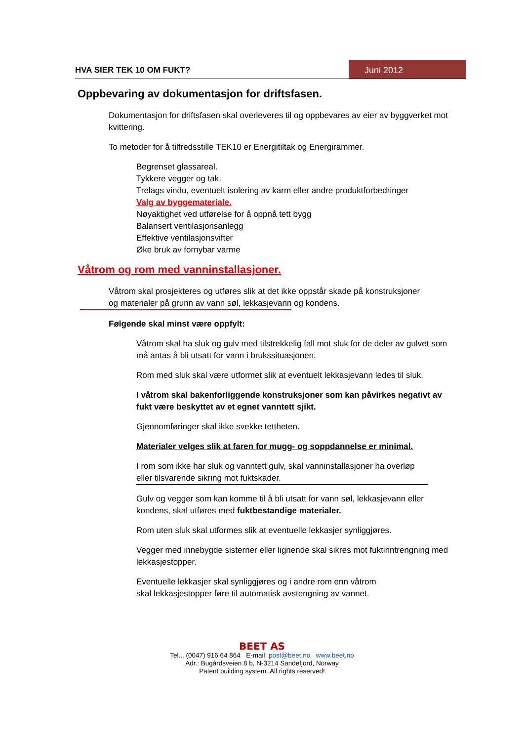HVA SIER TEK 10 OM FUKT? Juni 2012
Oppbevaring av dokumentasjon for driftsfasen.
Dokumentasjon for driftsfasen skal overleveres til og oppbevares av eier av byggverket mot kvittering.
To metoder for å tilfredsstille TEK10 er Energitiltak og Energirammer.
Begrenset glassareal.
Tykkere vegger og tak.
Trelags vindu, eventuelt isolering av karm eller andre produktforbedringer
Valg av byggemateriale.
Nøyaktighet ved utførelse for å oppnå tett bygg
Balansert ventilasjonsanlegg
Effektive ventilasjonsvifter
Øke bruk av fornybar varme
Våtrom og rom med vanninstallasjoner.
Våtrom skal prosjekteres og utføres slik at det ikke oppstår skade på konstruksjoner
og materialer på grunn av vann søl, lekkasjevann og kondens.
Følgende skal minst være oppfylt:
Våtrom skal ha sluk og gulv med tilstrekkelig fall mot sluk for de deler av gulvet som må antas å bli utsatt for vann i brukssituasjonen.
Rom med sluk skal være utformet slik at eventuelt lekkasjevann ledes til sluk.
I våtrom skal bakenforliggende konstruksjoner som kan påvirkes negativt av fukt være beskyttet av et egnet vanntett sjikt.
Gjennomføringer skal ikke svekke tettheten.
Materialer velges slik at faren for mugg- og soppdannelse er minimal.
I rom som ikke har sluk og vanntett gulv, skal vanninstallasjoner ha overløp eller tilsvarende sikring mot fuktskader.
Gulv og vegger som kan komme til å bli utsatt for vann søl, lekkasjevann eller kondens, skal utføres med fuktbestandige materialer.
Rom uten sluk skal utformes slik at eventuelle lekkasjer synliggjøres.
Vegger med innebygde sisterner eller lignende skal sikres mot fuktinntrengning med lekkasjestopper.
Eventuelle lekkasjer skal synliggjøres og i andre rom enn våtrom
skal lekkasjestopper føre til automatisk avstengning av vannet.
BEET AS
Tel... (0047) 916 64 864 E-mail: post@beet.no www.beet.no
Adr.: Bugårdsveien 8 b, N-3214 Sandefjord, Norway
Patent building system. All rights reserved!